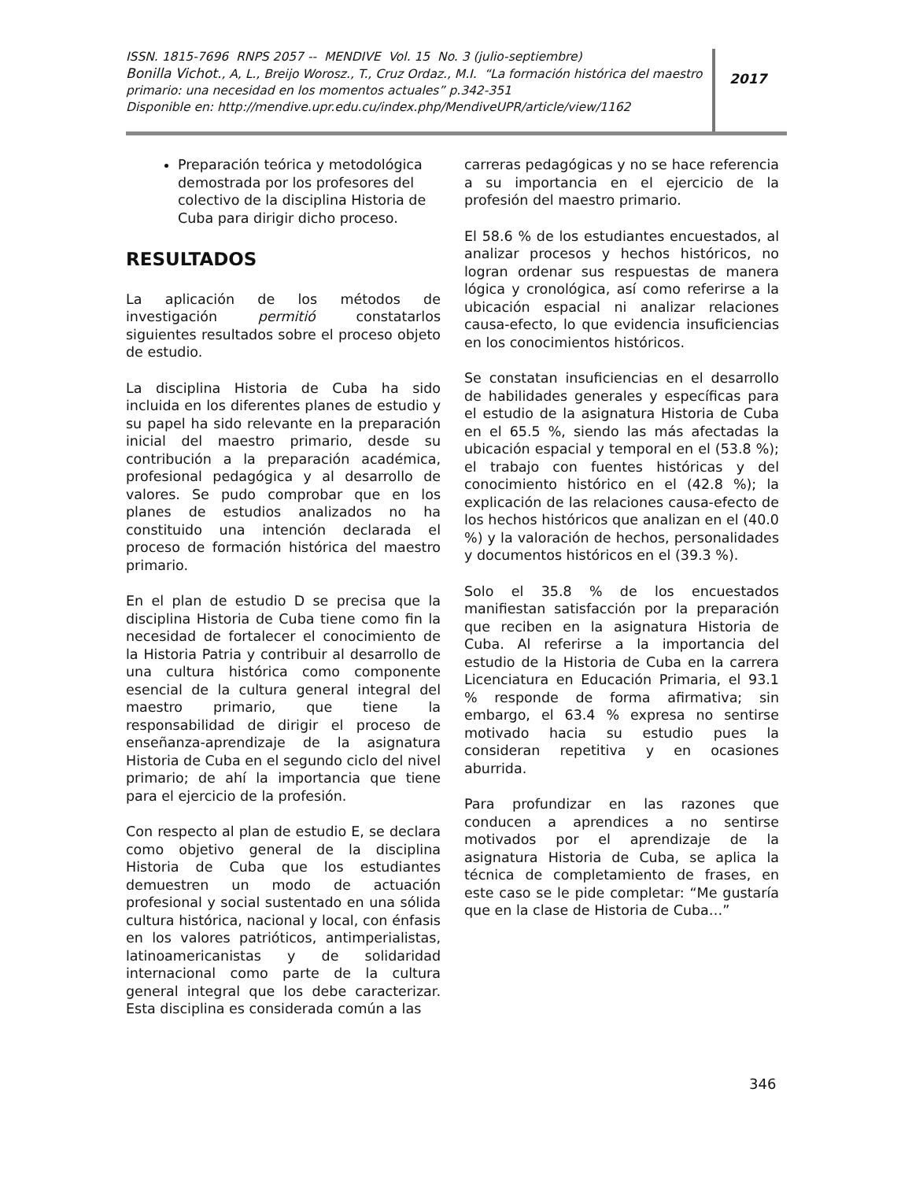ISSN. 1815-7696 RNPS 2057 -- MENDIVE Vol. 15 No. 3 (julio-septiembre)
Bonilla Vichot., A, L., Breijo Worosz., T., Cruz Ordaz., M.I. “La formación histórica del maestro primario: una necesidad en los momentos actuales” p.342-351
Disponible en: http://mendive.upr.edu.cu/index.php/MendiveUPR/article/view/1162
2017
Preparación teórica y metodológica demostrada por los profesores del colectivo de la disciplina Historia de Cuba para dirigir dicho proceso.
RESULTADOS
La aplicación de los métodos de investigación permitió constatarlos siguientes resultados sobre el proceso objeto de estudio.
La disciplina Historia de Cuba ha sido incluida en los diferentes planes de estudio y su papel ha sido relevante en la preparación inicial del maestro primario, desde su contribución a la preparación académica, profesional pedagógica y al desarrollo de valores. Se pudo comprobar que en los planes de estudios analizados no ha constituido una intención declarada el proceso de formación histórica del maestro primario.
En el plan de estudio D se precisa que la disciplina Historia de Cuba tiene como fin la necesidad de fortalecer el conocimiento de la Historia Patria y contribuir al desarrollo de una cultura histórica como componente esencial de la cultura general integral del maestro primario, que tiene la responsabilidad de dirigir el proceso de enseñanza-aprendizaje de la asignatura Historia de Cuba en el segundo ciclo del nivel primario; de ahí la importancia que tiene para el ejercicio de la profesión.
Con respecto al plan de estudio E, se declara como objetivo general de la disciplina Historia de Cuba que los estudiantes demuestren un modo de actuación profesional y social sustentado en una sólida cultura histórica, nacional y local, con énfasis en los valores patrióticos, antimperialistas, latinoamericanistas y de solidaridad internacional como parte de la cultura general integral que los debe caracterizar. Esta disciplina es considerada común a las
carreras pedagógicas y no se hace referencia a su importancia en el ejercicio de la profesión del maestro primario.
El 58.6 % de los estudiantes encuestados, al analizar procesos y hechos históricos, no logran ordenar sus respuestas de manera lógica y cronológica, así como referirse a la ubicación espacial ni analizar relaciones causa-efecto, lo que evidencia insuficiencias en los conocimientos históricos.
Se constatan insuficiencias en el desarrollo de habilidades generales y específicas para el estudio de la asignatura Historia de Cuba en el 65.5 %, siendo las más afectadas la ubicación espacial y temporal en el (53.8 %); el trabajo con fuentes históricas y del conocimiento histórico en el (42.8 %); la explicación de las relaciones causa-efecto de los hechos históricos que analizan en el (40.0 %) y la valoración de hechos, personalidades y documentos históricos en el (39.3 %).
Solo el 35.8 % de los encuestados manifiestan satisfacción por la preparación que reciben en la asignatura Historia de Cuba. Al referirse a la importancia del estudio de la Historia de Cuba en la carrera Licenciatura en Educación Primaria, el 93.1 % responde de forma afirmativa; sin embargo, el 63.4 % expresa no sentirse motivado hacia su estudio pues la consideran repetitiva y en ocasiones aburrida.
Para profundizar en las razones que conducen a aprendices a no sentirse motivados por el aprendizaje de la asignatura Historia de Cuba, se aplica la técnica de completamiento de frases, en este caso se le pide completar: “Me gustaría que en la clase de Historia de Cuba…”
346